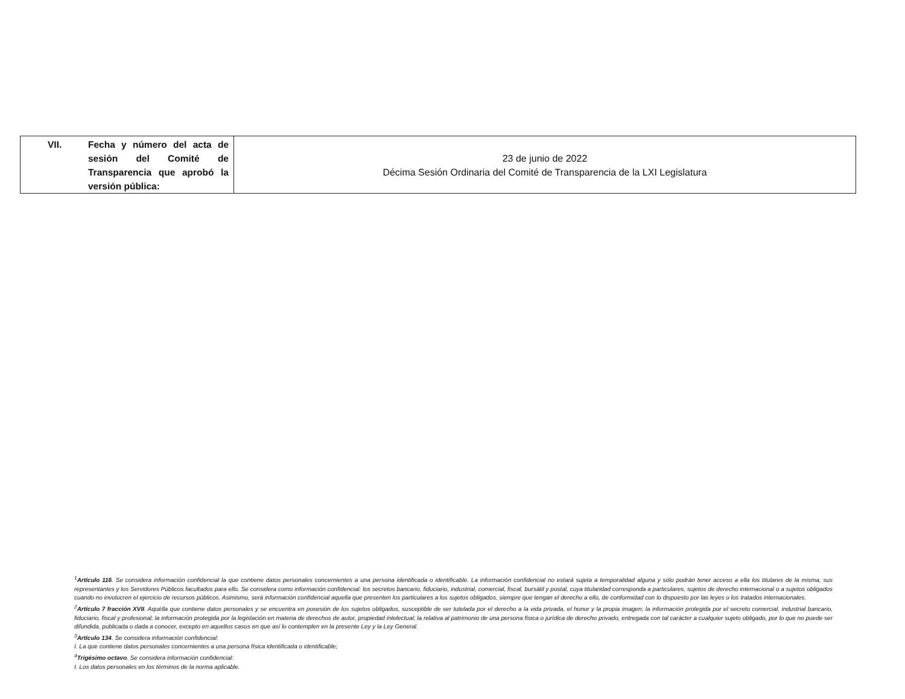| VII. Fecha y número del acta de sesión del Comité de Transparencia que aprobó la versión pública: | 23 de junio de 2022 Décima Sesión Ordinaria del Comité de Transparencia de la LXI Legislatura |
<sup>1</sup> Artículo 116. Se considera información confidencial la que contiene datos personales concernientes a una persona identificada o identificable. La información confidencial no estará sujeta a temporalidad alguna y sólo podrán tener acceso a ella los titulares de la misma, sus representantes y los Servidores Públicos facultados para ello. Se considera como información confidencial: los secretos bancario, fiduciario, industrial, comercial, fiscal, bursátil y postal, cuya titularidad corresponda a particulares, sujetos de derecho internacional o a sujetos obligados cuando no involucren el ejercicio de recursos públicos. Asimismo, será información confidencial aquella que presenten los particulares a los sujetos obligados, siempre que tengan el derecho a ello, de conformidad con lo dispuesto por las leyes o los tratados internacionales.
<sup>2</sup> Artículo 7 fracción XVII. Aquélla que contiene datos personales y se encuentra en posesión de los sujetos obligados, susceptible de ser tutelada por el derecho a la vida privada, el honor y la propia imagen; la información protegida por el secreto comercial, industrial bancario, fiduciario, fiscal y profesional; la información protegida por la legislación en materia de derechos de autor, propiedad intelectual; la relativa al patrimonio de una persona física o jurídica de derecho privado, entregada con tal carácter a cualquier sujeto obligado, por lo que no puede ser difundida, publicada o dada a conocer, excepto en aquellos casos en que así lo contemplen en la presente Ley y la Ley General.
<sup>3</sup> Artículo 134. Se considera información confidencial:
I. La que contiene datos personales concernientes a una persona física identificada o identificable;
<sup>4</sup> Trigésimo octavo. Se considera información confidencial:
I. Los datos personales en los términos de la norma aplicable.